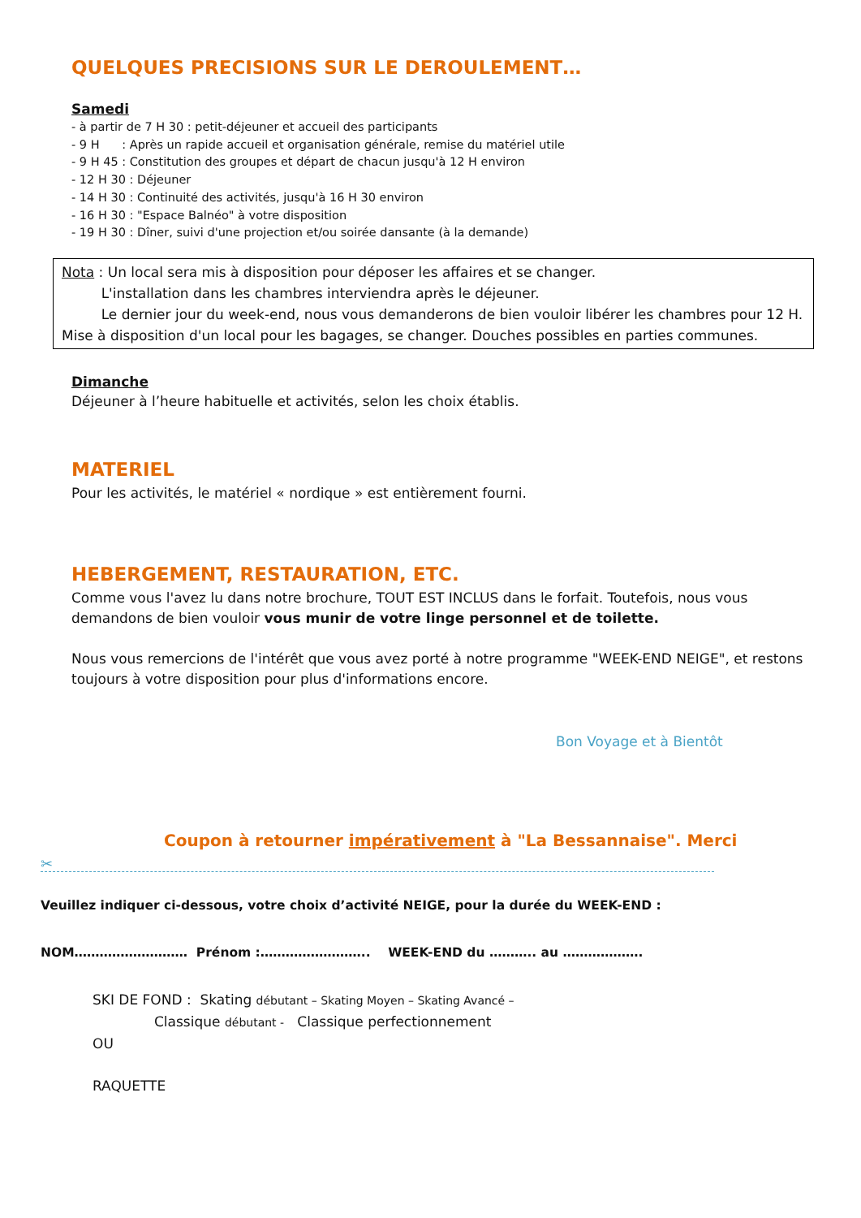QUELQUES PRECISIONS SUR LE DEROULEMENT…
Samedi
- à partir de 7 H 30 : petit-déjeuner et accueil des participants
- 9 H : Après un rapide accueil et organisation générale, remise du matériel utile
- 9 H 45 : Constitution des groupes et départ de chacun jusqu'à 12 H environ
- 12 H 30 : Déjeuner
- 14 H 30 : Continuité des activités, jusqu'à 16 H 30 environ
- 16 H 30 : "Espace Balnéo" à votre disposition
- 19 H 30 : Dîner, suivi d'une projection et/ou soirée dansante (à la demande)
Nota : Un local sera mis à disposition pour déposer les affaires et se changer.
L'installation dans les chambres interviendra après le déjeuner.
Le dernier jour du week-end, nous vous demanderons de bien vouloir libérer les chambres pour 12 H. Mise à disposition d'un local pour les bagages, se changer. Douches possibles en parties communes.
Dimanche
Déjeuner à l’heure habituelle et activités, selon les choix établis.
MATERIEL
Pour les activités, le matériel « nordique » est entièrement fourni.
HEBERGEMENT, RESTAURATION, ETC.
Comme vous l'avez lu dans notre brochure, TOUT EST INCLUS dans le forfait. Toutefois, nous vous demandons de bien vouloir vous munir de votre linge personnel et de toilette.
Nous vous remercions de l'intérêt que vous avez porté à notre programme "WEEK-END NEIGE", et restons toujours à votre disposition pour plus d'informations encore.
Bon Voyage et à Bientôt
Coupon à retourner impérativement à "La Bessannaise". Merci
✂
Veuillez indiquer ci-dessous, votre choix d’activité NEIGE, pour la durée du WEEK-END :
NOM……………………… Prénom :…………………….. WEEK-END du ……….. au ……………….
SKI DE FOND : Skating débutant – Skating Moyen – Skating Avancé –
Classique débutant - Classique perfectionnement
OU
RAQUETTE